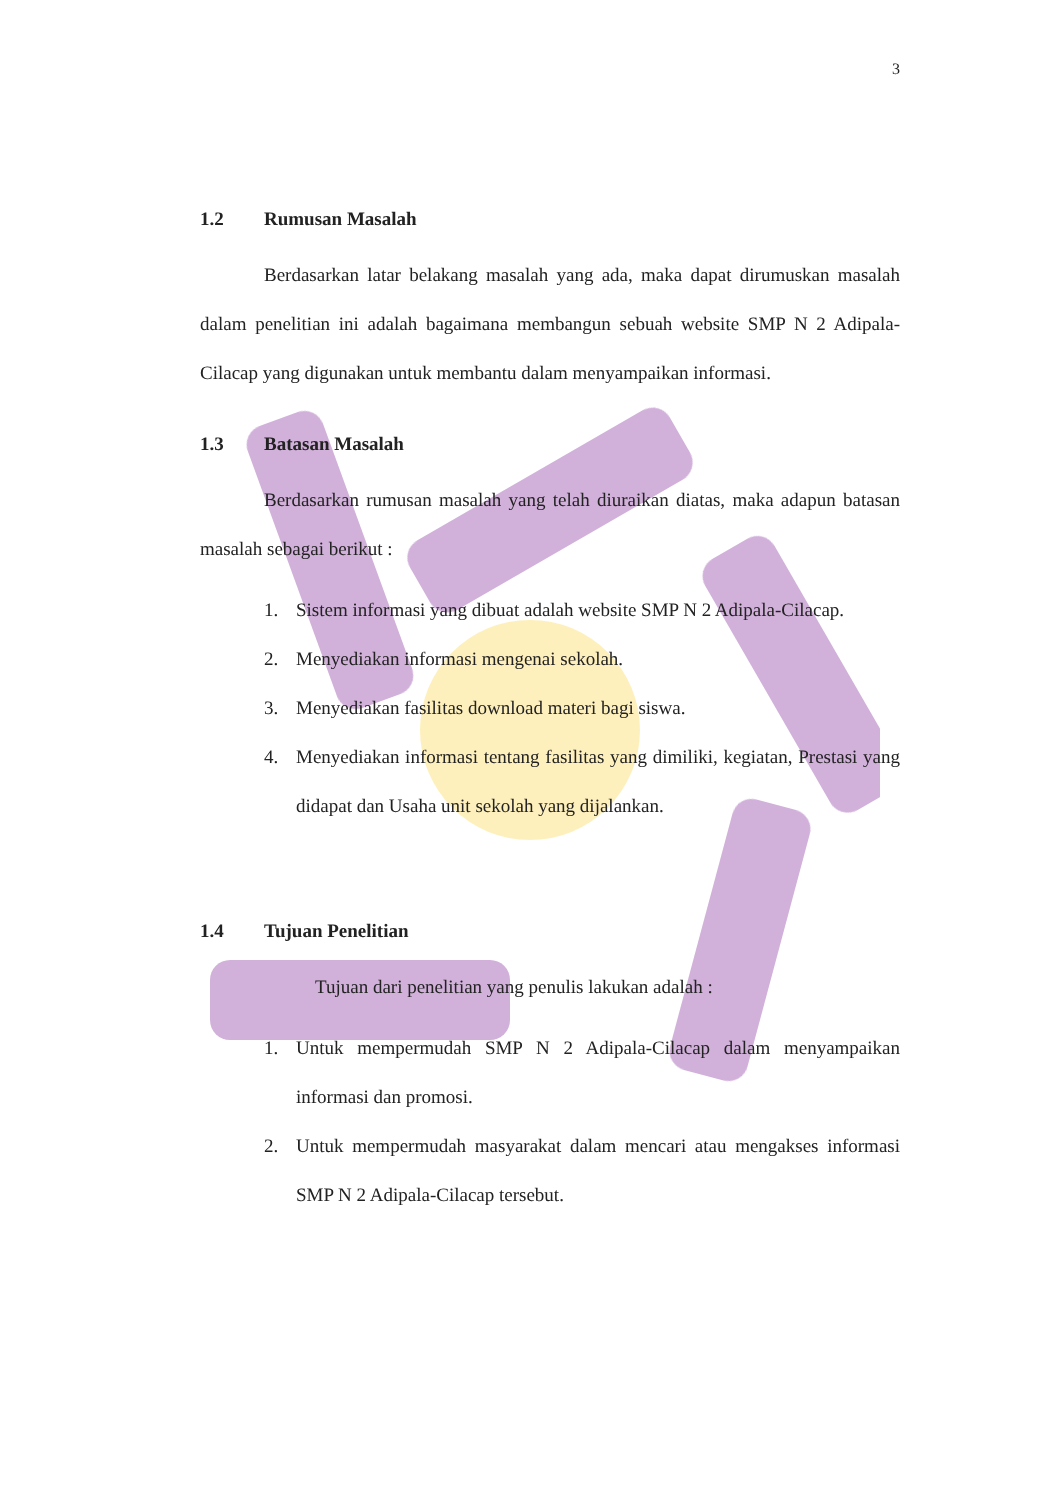3
1.2 Rumusan Masalah
Berdasarkan latar belakang masalah yang ada, maka dapat dirumuskan masalah dalam penelitian ini adalah bagaimana membangun sebuah website SMP N 2 Adipala-Cilacap yang digunakan untuk membantu dalam menyampaikan informasi.
1.3 Batasan Masalah
Berdasarkan rumusan masalah yang telah diuraikan diatas, maka adapun batasan masalah sebagai berikut :
1. Sistem informasi yang dibuat adalah website SMP N 2 Adipala-Cilacap.
2. Menyediakan informasi mengenai sekolah.
3. Menyediakan fasilitas download materi bagi siswa.
4. Menyediakan informasi tentang fasilitas yang dimiliki, kegiatan, Prestasi yang didapat dan Usaha unit sekolah yang dijalankan.
1.4 Tujuan Penelitian
Tujuan dari penelitian yang penulis lakukan adalah :
1. Untuk mempermudah SMP N 2 Adipala-Cilacap dalam menyampaikan informasi dan promosi.
2. Untuk mempermudah masyarakat dalam mencari atau mengakses informasi SMP N 2 Adipala-Cilacap tersebut.